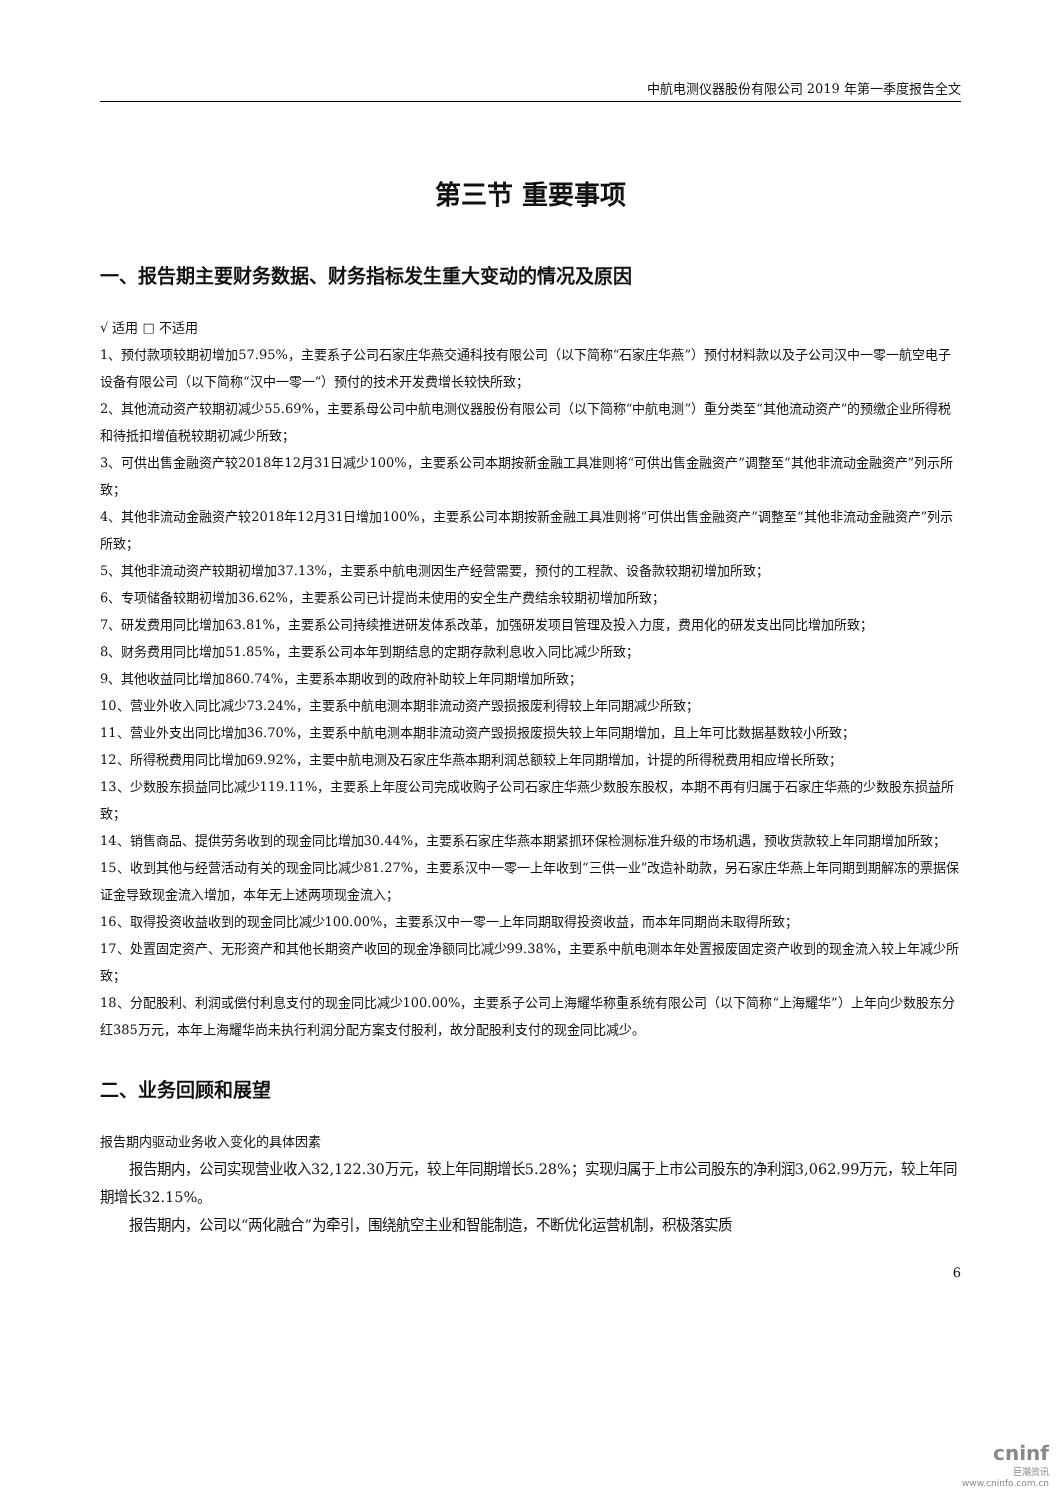中航电测仪器股份有限公司 2019 年第一季度报告全文
第三节 重要事项
一、报告期主要财务数据、财务指标发生重大变动的情况及原因
√ 适用 □ 不适用
1、预付款项较期初增加57.95%，主要系子公司石家庄华燕交通科技有限公司（以下简称“石家庄华燕”）预付材料款以及子公司汉中一零一航空电子设备有限公司（以下简称“汉中一零一”）预付的技术开发费增长较快所致；
2、其他流动资产较期初减少55.69%，主要系母公司中航电测仪器股份有限公司（以下简称“中航电测”）重分类至“其他流动资产”的预缴企业所得税和待抵扣增值税较期初减少所致；
3、可供出售金融资产较2018年12月31日减少100%，主要系公司本期按新金融工具准则将“可供出售金融资产”调整至“其他非流动金融资产”列示所致；
4、其他非流动金融资产较2018年12月31日增加100%，主要系公司本期按新金融工具准则将“可供出售金融资产”调整至“其他非流动金融资产”列示所致；
5、其他非流动资产较期初增加37.13%，主要系中航电测因生产经营需要，预付的工程款、设备款较期初增加所致；
6、专项储备较期初增加36.62%，主要系公司已计提尚未使用的安全生产费结余较期初增加所致；
7、研发费用同比增加63.81%，主要系公司持续推进研发体系改革，加强研发项目管理及投入力度，费用化的研发支出同比增加所致；
8、财务费用同比增加51.85%，主要系公司本年到期结息的定期存款利息收入同比减少所致；
9、其他收益同比增加860.74%，主要系本期收到的政府补助较上年同期增加所致；
10、营业外收入同比减少73.24%，主要系中航电测本期非流动资产毁损报废利得较上年同期减少所致；
11、营业外支出同比增加36.70%，主要系中航电测本期非流动资产毁损报废损失较上年同期增加，且上年可比数据基数较小所致；
12、所得税费用同比增加69.92%，主要中航电测及石家庄华燕本期利润总额较上年同期增加，计提的所得税费用相应增长所致；
13、少数股东损益同比减少119.11%，主要系上年度公司完成收购子公司石家庄华燕少数股东股权，本期不再有归属于石家庄华燕的少数股东损益所致；
14、销售商品、提供劳务收到的现金同比增加30.44%，主要系石家庄华燕本期紧抓环保检测标准升级的市场机遇，预收货款较上年同期增加所致；
15、收到其他与经营活动有关的现金同比减少81.27%，主要系汉中一零一上年收到“三供一业”改造补助款，另石家庄华燕上年同期到期解冻的票据保证金导致现金流入增加，本年无上述两项现金流入；
16、取得投资收益收到的现金同比减少100.00%，主要系汉中一零一上年同期取得投资收益，而本年同期尚未取得所致；
17、处置固定资产、无形资产和其他长期资产收回的现金净额同比减少99.38%，主要系中航电测本年处置报废固定资产收到的现金流入较上年减少所致；
18、分配股利、利润或偿付利息支付的现金同比减少100.00%，主要系子公司上海耀华称重系统有限公司（以下简称“上海耀华”）上年向少数股东分红385万元，本年上海耀华尚未执行利润分配方案支付股利，故分配股利支付的现金同比减少。
二、业务回顾和展望
报告期内驱动业务收入变化的具体因素
报告期内，公司实现营业收入32,122.30万元，较上年同期增长5.28%；实现归属于上市公司股东的净利润3,062.99万元，较上年同期增长32.15%。
报告期内，公司以“两化融合”为牵引，围绕航空主业和智能制造，不断优化运营机制，积极落实质
6
cninf
巨潮资讯
www.cninfo.com.cn